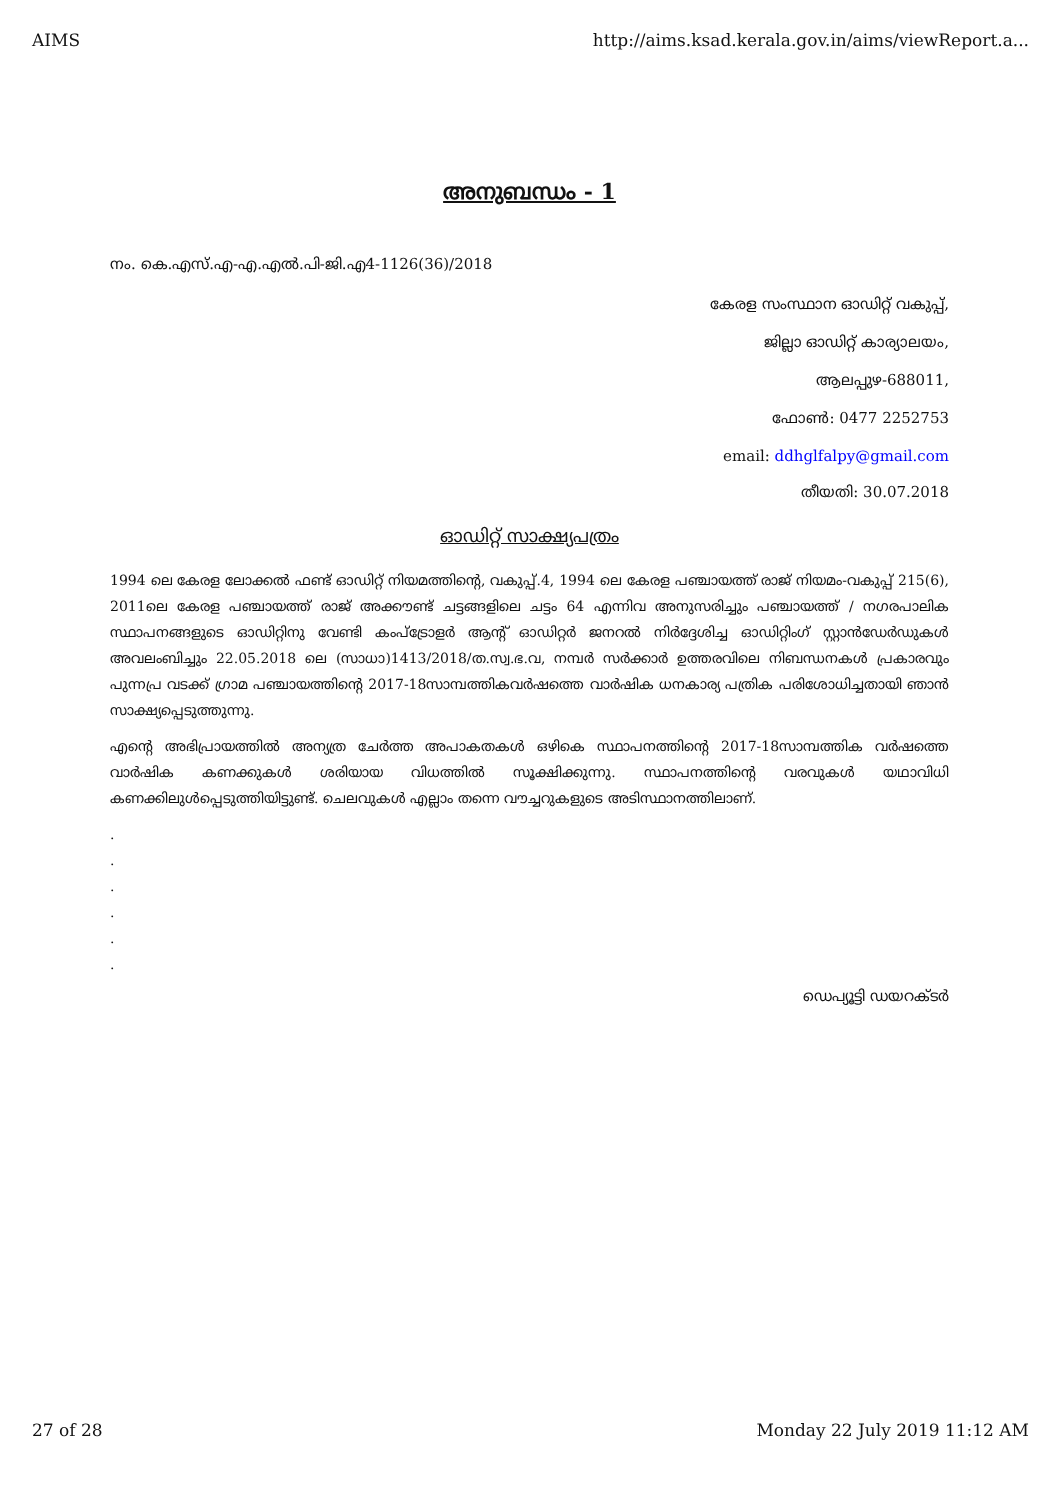AIMS http://aims.ksad.kerala.gov.in/aims/viewReport.a...
അനുബന്ധം - 1
നം. കെ.എസ്.എ-എ.എൽ.പി-ജി.എ4-1126(36)/2018
കേരള സംസ്ഥാന ഓഡിറ്റ് വകുപ്പ്,
ജില്ലാ ഓഡിറ്റ് കാര്യാലയം,
ആലപ്പുഴ-688011,
ഫോൺ: 0477 2252753
email: ddhglfalpy@gmail.com
തീയതി: 30.07.2018
ഓഡിറ്റ് സാക്ഷ്യപത്രം
1994 ലെ കേരള ലോക്കൽ ഫണ്ട് ഓഡിറ്റ് നിയമത്തിന്റെ, വകുപ്പ്.4, 1994 ലെ കേരള പഞ്ചായത്ത് രാജ് നിയമം-വകുപ്പ് 215(6), 2011ലെ കേരള പഞ്ചായത്ത് രാജ് അക്കൗണ്ട് ചട്ടങ്ങളിലെ ചട്ടം 64 എന്നിവ അനുസരിച്ചും പഞ്ചായത്ത് / നഗരപാലിക സ്ഥാപനങ്ങളുടെ ഓഡിറ്റിനു വേണ്ടി കംപ്ട്രോളർ ആന്റ് ഓഡിറ്റർ ജനറൽ നിർദ്ദേശിച്ച ഓഡിറ്റിംഗ് സ്റ്റാൻഡേർഡുകൾ അവലംബിച്ചും 22.05.2018 ലെ (സാധാ)1413/2018/ത.സ്വ.ഭ.വ, നമ്പർ സർക്കാർ ഉത്തരവിലെ നിബന്ധനകൾ പ്രകാരവും പുന്നപ്ര വടക്ക് ഗ്രാമ പഞ്ചായത്തിന്റെ 2017-18സാമ്പത്തികവർഷത്തെ വാർഷിക ധനകാര്യ പത്രിക പരിശോധിച്ചതായി ഞാൻ സാക്ഷ്യപ്പെടുത്തുന്നു.
എന്റെ അഭിപ്രായത്തിൽ അന്യത്ര ചേർത്ത അപാകതകൾ ഒഴികെ സ്ഥാപനത്തിന്റെ 2017-18സാമ്പത്തിക വർഷത്തെ വാർഷിക കണക്കുകൾ ശരിയായ വിധത്തിൽ സൂക്ഷിക്കുന്നു. സ്ഥാപനത്തിന്റെ വരവുകൾ യഥാവിധി കണക്കിലുൾപ്പെടുത്തിയിട്ടുണ്ട്. ചെലവുകൾ എല്ലാം തന്നെ വൗച്ചറുകളുടെ അടിസ്ഥാനത്തിലാണ്.
.
.
.
.
.
.
ഡെപ്യൂട്ടി ഡയറക്ടർ
27 of 28 Monday 22 July 2019 11:12 AM